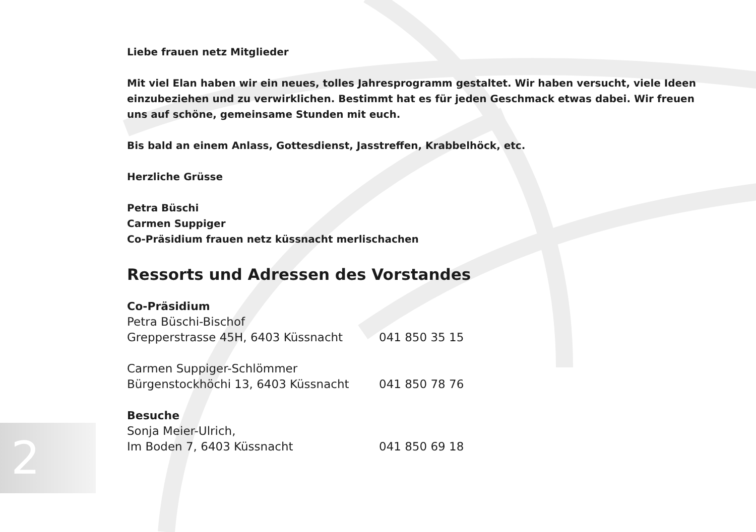2
Liebe frauen netz Mitglieder
Mit viel Elan haben wir ein neues, tolles Jahresprogramm gestaltet. Wir haben versucht, viele Ideen einzubeziehen und zu verwirklichen. Bestimmt hat es für jeden Geschmack etwas dabei. Wir freuen uns auf schöne, gemeinsame Stunden mit euch.
Bis bald an einem Anlass, Gottesdienst, Jasstreffen, Krabbelhöck, etc.
Herzliche Grüsse
Petra Büschi
Carmen Suppiger
Co-Präsidium frauen netz küssnacht merlischachen
Ressorts und Adressen des Vorstandes
Co-Präsidium
Petra Büschi-Bischof
Grepperstrasse 45H, 6403 Küssnacht 041 850 35 15
Carmen Suppiger-Schlömmer
Bürgenstockhöchi 13, 6403 Küssnacht 041 850 78 76
Besuche
Sonja Meier-Ulrich,
Im Boden 7, 6403 Küssnacht 041 850 69 18